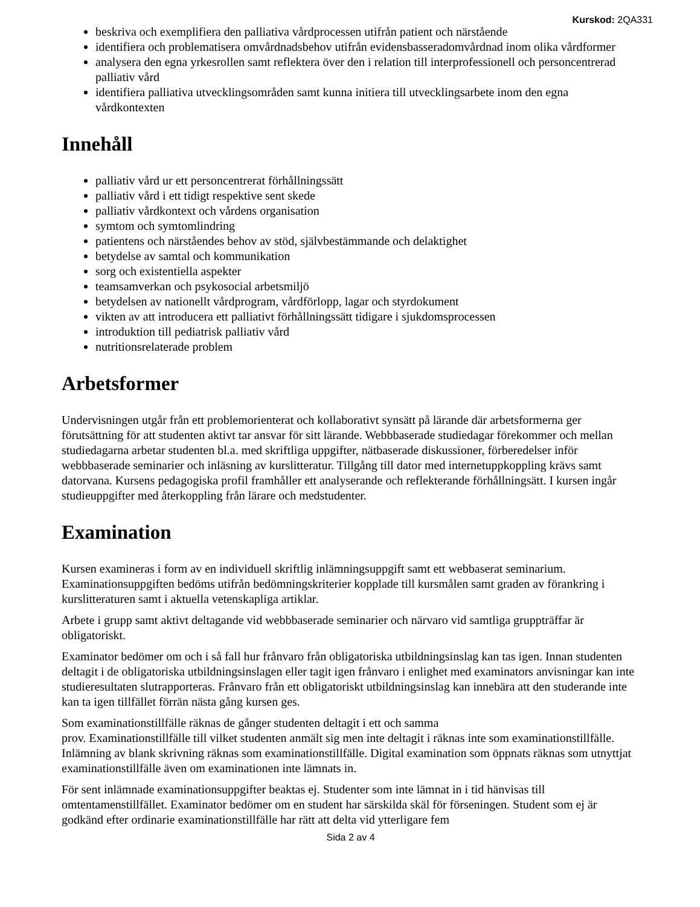Kurskod: 2QA331
beskriva och exemplifiera den palliativa vårdprocessen utifrån patient och närstående
identifiera och problematisera omvårdnadsbehov utifrån evidensbasseradomvårdnad inom olika vårdformer
analysera den egna yrkesrollen samt reflektera över den i relation till interprofessionell och personcentrerad palliativ vård
identifiera palliativa utvecklingsområden samt kunna initiera till utvecklingsarbete inom den egna vårdkontexten
Innehåll
palliativ vård ur ett personcentrerat förhållningssätt
palliativ vård i ett tidigt respektive sent skede
palliativ vårdkontext och vårdens organisation
symtom och symtomlindring
patientens och närståendes behov av stöd, självbestämmande och delaktighet
betydelse av samtal och kommunikation
sorg och existentiella aspekter
teamsamverkan och psykosocial arbetsmiljö
betydelsen av nationellt vårdprogram, vårdförlopp, lagar och styrdokument
vikten av att introducera ett palliativt förhållningssätt tidigare i sjukdomsprocessen
introduktion till pediatrisk palliativ vård
nutritionsrelaterade problem
Arbetsformer
Undervisningen utgår från ett problemorienterat och kollaborativt synsätt på lärande där arbetsformerna ger förutsättning för att studenten aktivt tar ansvar för sitt lärande. Webbbaserade studiedagar förekommer och mellan studiedagarna arbetar studenten bl.a. med skriftliga uppgifter, nätbaserade diskussioner, förberedelser inför webbbaserade seminarier och inläsning av kurslitteratur. Tillgång till dator med internetuppkoppling krävs samt datorvana. Kursens pedagogiska profil framhåller ett analyserande och reflekterande förhållningsätt. I kursen ingår studieuppgifter med återkoppling från lärare och medstudenter.
Examination
Kursen examineras i form av en individuell skriftlig inlämningsuppgift samt ett webbaserat seminarium. Examinationsuppgiften bedöms utifrån bedömningskriterier kopplade till kursmålen samt graden av förankring i kurslitteraturen samt i aktuella vetenskapliga artiklar.
Arbete i grupp samt aktivt deltagande vid webbbaserade seminarier och närvaro vid samtliga gruppträffar är obligatoriskt.
Examinator bedömer om och i så fall hur frånvaro från obligatoriska utbildningsinslag kan tas igen. Innan studenten deltagit i de obligatoriska utbildningsinslagen eller tagit igen frånvaro i enlighet med examinators anvisningar kan inte studieresultaten slutrapporteras. Frånvaro från ett obligatoriskt utbildningsinslag kan innebära att den studerande inte kan ta igen tillfället förrän nästa gång kursen ges.
Som examinationstillfälle räknas de gånger studenten deltagit i ett och samma
prov. Examinationstillfälle till vilket studenten anmält sig men inte deltagit i räknas inte som examinationstillfälle. Inlämning av blank skrivning räknas som examinationstillfälle. Digital examination som öppnats räknas som utnyttjat examinationstillfälle även om examinationen inte lämnats in.
För sent inlämnade examinationsuppgifter beaktas ej. Studenter som inte lämnat in i tid hänvisas till omtentamenstillfället. Examinator bedömer om en student har särskilda skäl för förseningen. Student som ej är godkänd efter ordinarie examinationstillfälle har rätt att delta vid ytterligare fem
Sida 2 av 4